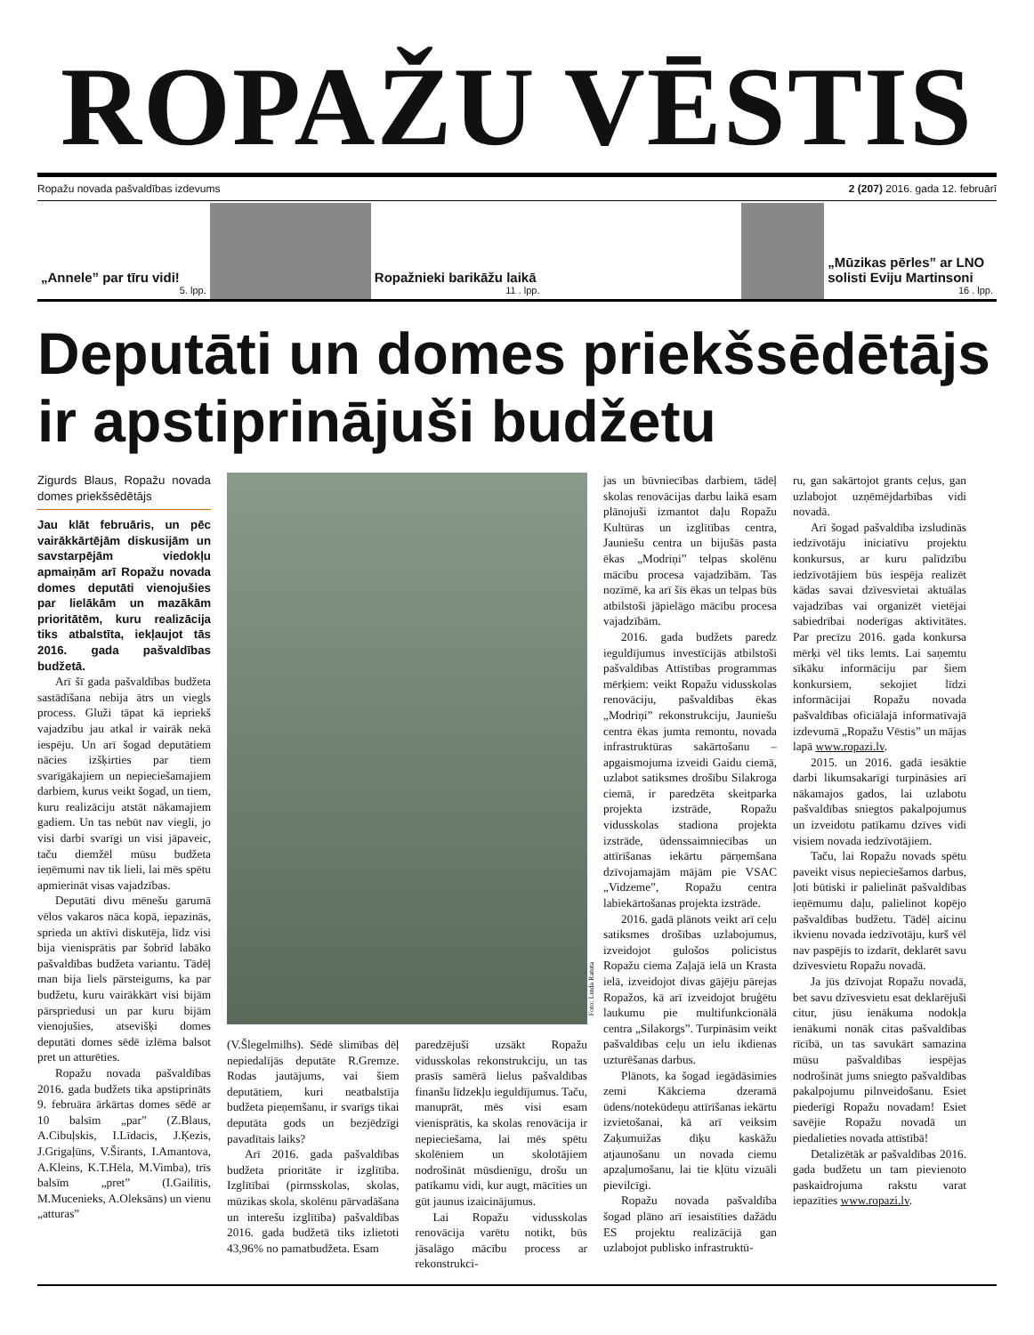ROPAŽU VĒSTIS
Ropažu novada pašvaldības izdevums 2 (207) 2016. gada 12. februārī
„Annele” par tīru vidi!
5. lpp.
Ropažnieki barikāžu laikā
11 . lpp.
„Mūzikas pērles” ar LNO solisti Eviju Martinsoni
16 . lpp.
Deputāti un domes priekšsēdētājs ir apstiprinājuši budžetu
Zigurds Blaus, Ropažu novada domes priekšsēdētājs
Jau klāt februāris, un pēc vairākkārtējām diskusijām un savstarpējām viedokļu apmaiņām arī Ropažu novada domes deputāti vienojušies par lielākām un mazākām prioritātēm, kuru realizācija tiks atbalstīta, iekļaujot tās 2016. gada pašvaldības budžetā.
Arī šī gada pašvaldības budžeta sastādīšana nebija ātrs un viegls process. Gluži tāpat kā iepriekš vajadzību jau atkal ir vairāk nekā iespēju. Un arī šogad deputātiem nācies izšķirties par tiem svarīgākajiem un nepieciešamajiem darbiem, kurus veikt šogad, un tiem, kuru realizāciju atstāt nākamajiem gadiem. Un tas nebūt nav viegli, jo visi darbi svarīgi un visi jāpaveic, taču diemžēl mūsu budžeta ieņēmumi nav tik lieli, lai mēs spētu apmierināt visas vajadzības.
Deputāti divu mēnešu garumā vēlos vakaros nāca kopā, iepazinās, sprieda un aktīvi diskutēja, līdz visi bija vienisprātis par šobrīd labāko pašvaldības budžeta variantu. Tādēļ man bija liels pārsteigums, ka par budžetu, kuru vairākkārt visi bijām pārspriedusi un par kuru bijām vienojušies, atsevišķi domes deputāti domes sēdē izlēma balsot pret un atturēties.
Ropažu novada pašvaldības 2016. gada budžets tika apstiprināts 9. februāra ārkārtas domes sēdē ar 10 balsīm „par” (Z.Blaus, A.Cibuļskis, I.Līdacis, J.Ķezis, J.Grigaļūns, V.Širants, I.Amantova, A.Kleins, K.T.Hēla, M.Vimba), trīs balsīm „pret” (I.Gailītis, M.Mucenieks, A.Oleksāns) un vienu „atturas”
Foto: Linda Ratuta
(V.Šlegelmilhs). Sēdē slimības dēļ nepiedalījās deputāte R.Gremze. Rodas jautājums, vai šiem deputātiem, kuri neatbalstīja budžeta pieņemšanu, ir svarīgs tikai deputāta gods un bezjēdzīgi pavadītais laiks?
Arī 2016. gada pašvaldības budžeta prioritāte ir izglītība. Izglītībai (pirmsskolas, skolas, mūzikas skola, skolēnu pārvadāšana un interešu izglītība) pašvaldības 2016. gada budžetā tiks izlietoti 43,96% no pamatbudžeta. Esam
paredzējuši uzsākt Ropažu vidusskolas rekonstrukciju, un tas prasīs samērā lielus pašvaldības finanšu līdzekļu ieguldījumus. Taču, manuprāt, mēs visi esam vienisprātis, ka skolas renovācija ir nepieciešama, lai mēs spētu skolēniem un skolotājiem nodrošināt mūsdienīgu, drošu un patīkamu vidi, kur augt, mācīties un gūt jaunus izaicinājumus.
Lai Ropažu vidusskolas renovācija varētu notikt, būs jāsalāgo mācību process ar rekonstrukci-
jas un būvniecības darbiem, tādēļ skolas renovācijas darbu laikā esam plānojuši izmantot daļu Ropažu Kultūras un izglītības centra, Jauniešu centra un bijušās pasta ēkas „Modriņi” telpas skolēnu mācību procesa vajadzībām. Tas nozīmē, ka arī šīs ēkas un telpas būs atbilstoši jāpielāgo mācību procesa vajadzībām.
2016. gada budžets paredz ieguldījumus investīcijās atbilstoši pašvaldības Attīstības programmas mērķiem: veikt Ropažu vidusskolas renovāciju, pašvaldības ēkas „Modriņi” rekonstrukciju, Jauniešu centra ēkas jumta remontu, novada infrastruktūras sakārtošanu – apgaismojuma izveidi Gaidu ciemā, uzlabot satiksmes drošību Silakroga ciemā, ir paredzēta skeitparka projekta izstrāde, Ropažu vidusskolas stadiona projekta izstrāde, ūdenssaimniecības un attīrīšanas iekārtu pārņemšana dzīvojamajām mājām pie VSAC „Vidzeme”, Ropažu centra labiekārtošanas projekta izstrāde.
2016. gadā plānots veikt arī ceļu satiksmes drošības uzlabojumus, izveidojot gulošos policistus Ropažu ciema Zaļajā ielā un Krasta ielā, izveidojot divas gājēju pārejas Ropažos, kā arī izveidojot bruģētu laukumu pie multifunkcionālā centra „Silakorgs”. Turpināsim veikt pašvaldības ceļu un ielu ikdienas uzturēšanas darbus.
Plānots, ka šogad iegādāsimies zemi Kākciema dzeramā ūdens/notekūdeņu attīrīšanas iekārtu izvietošanai, kā arī veiksim Zaķumuižas dīķu kaskāžu atjaunošanu un novada ciemu apzaļumošanu, lai tie kļūtu vizuāli pievilcīgi.
Ropažu novada pašvaldība šogad plāno arī iesaistīties dažādu ES projektu realizācijā gan uzlabojot publisko infrastruktū-
ru, gan sakārtojot grants ceļus, gan uzlabojot uzņēmējdarbības vidi novadā.
Arī šogad pašvaldība izsludinās iedzīvotāju iniciatīvu projektu konkursus, ar kuru palīdzību iedzīvotājiem būs iespēja realizēt kādas savai dzīvesvietai aktuālas vajadzības vai organizēt vietējai sabiedrībai noderīgas aktivitātes. Par precīzu 2016. gada konkursa mērķi vēl tiks lemts. Lai saņemtu sīkāku informāciju par šiem konkursiem, sekojiet līdzi informācijai Ropažu novada pašvaldības oficiālajā informatīvajā izdevumā „Ropažu Vēstis” un mājas lapā www.ropazi.lv.
2015. un 2016. gadā iesāktie darbi likumsakarīgi turpināsies arī nākamajos gados, lai uzlabotu pašvaldības sniegtos pakalpojumus un izveidotu patīkamu dzīves vidi visiem novada iedzīvotājiem.
Taču, lai Ropažu novads spētu paveikt visus nepieciešamos darbus, ļoti būtiski ir palielināt pašvaldības ieņēmumu daļu, palielinot kopējo pašvaldības budžetu. Tādēļ aicinu ikvienu novada iedzīvotāju, kurš vēl nav paspējis to izdarīt, deklarēt savu dzīvesvietu Ropažu novadā.
Ja jūs dzīvojat Ropažu novadā, bet savu dzīvesvietu esat deklarējuši citur, jūsu ienākuma nodokļa ienākumi nonāk citas pašvaldības rīcībā, un tas savukārt samazina mūsu pašvaldības iespējas nodrošināt jums sniegto pašvaldības pakalpojumu pilnveidošanu. Esiet piederīgi Ropažu novadam! Esiet savējie Ropažu novadā un piedalieties novada attīstībā!
Detalizētāk ar pašvaldības 2016. gada budžetu un tam pievienoto paskaidrojuma rakstu varat iepazīties www.ropazi.lv.